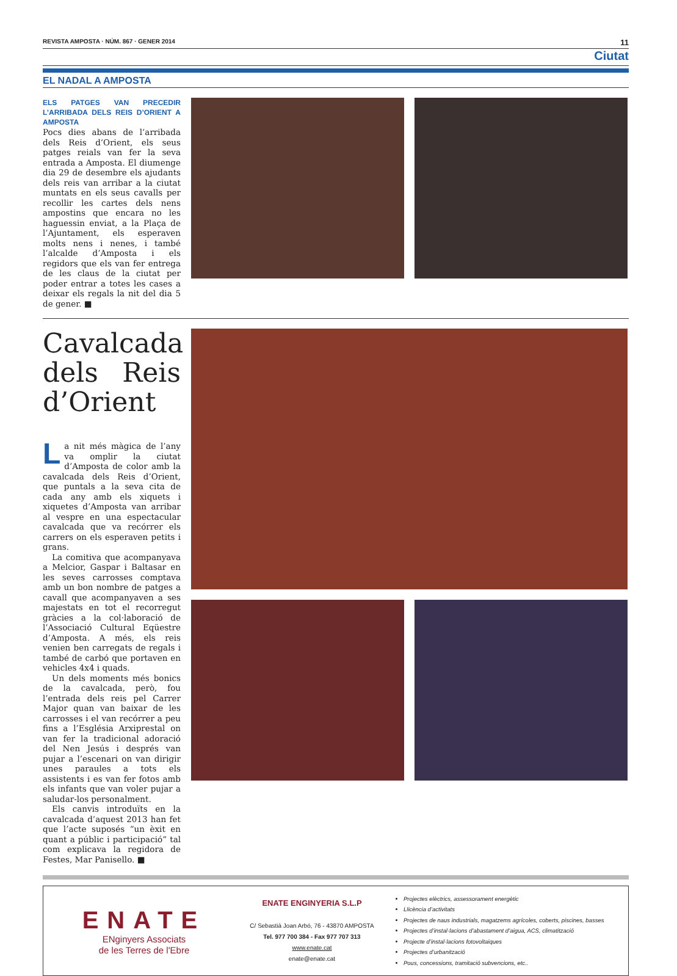REVISTA AMPOSTA · NÚM. 867 · GENER 2014 11
Ciutat
EL NADAL A AMPOSTA
ELS PATGES VAN PRECEDIR L’ARRIBADA DELS REIS D’ORIENT A AMPOSTA
Pocs dies abans de l’arribada dels Reis d’Orient, els seus patges reials van fer la seva entrada a Amposta. El diumenge dia 29 de desembre els ajudants dels reis van arribar a la ciutat muntats en els seus cavalls per recollir les cartes dels nens ampostins que encara no les haguessin enviat, a la Plaça de l’Ajuntament, els esperaven molts nens i nenes, i també l’alcalde d’Amposta i els regidors que els van fer entrega de les claus de la ciutat per poder entrar a totes les cases a deixar els regals la nit del dia 5 de gener. ■
Cavalcada dels Reis d’Orient
La nit més màgica de l’any va omplir la ciutat d’Amposta de color amb la cavalcada dels Reis d’Orient, que puntals a la seva cita de cada any amb els xiquets i xiquetes d’Amposta van arribar al vespre en una espectacular cavalcada que va recórrer els carrers on els esperaven petits i grans.
La comitiva que acompanyava a Melcior, Gaspar i Baltasar en les seves carrosses comptava amb un bon nombre de patges a cavall que acompanyaven a ses majestats en tot el recorregut gràcies a la col·laboració de l’Associació Cultural Eqüestre d’Amposta. A més, els reis venien ben carregats de regals i també de carbó que portaven en vehicles 4x4 i quads.
Un dels moments més bonics de la cavalcada, però, fou l’entrada dels reis pel Carrer Major quan van baixar de les carrosses i el van recórrer a peu fins a l’Església Arxiprestal on van fer la tradicional adoració del Nen Jesús i després van pujar a l’escenari on van dirigir unes paraules a tots els assistents i es van fer fotos amb els infants que van voler pujar a saludar-los personalment.
Els canvis introduïts en la cavalcada d’aquest 2013 han fet que l’acte suposés “un èxit en quant a públic i participació” tal com explicava la regidora de Festes, Mar Panisello. ■
ENATE
ENginyers Associats
de les Terres de l'Ebre
ENATE ENGINYERIA S.L.P
C/ Sebastià Joan Arbó, 76 - 43870 AMPOSTA
Tel. 977 700 384 - Fax 977 707 313
www.enate.cat
enate@enate.cat
Projectes elèctrics, assessorament energètic
Llicència d’activitats
Projectes de naus industrials, magatzems agrícoles, coberts, piscines, basses
Projectes d’instal·lacions d’abastament d’aigua, ACS, climatització
Projecte d’instal·lacions fotovoltaiques
Projectes d’urbanització
Pous, concessions, tramitació subvencions, etc..